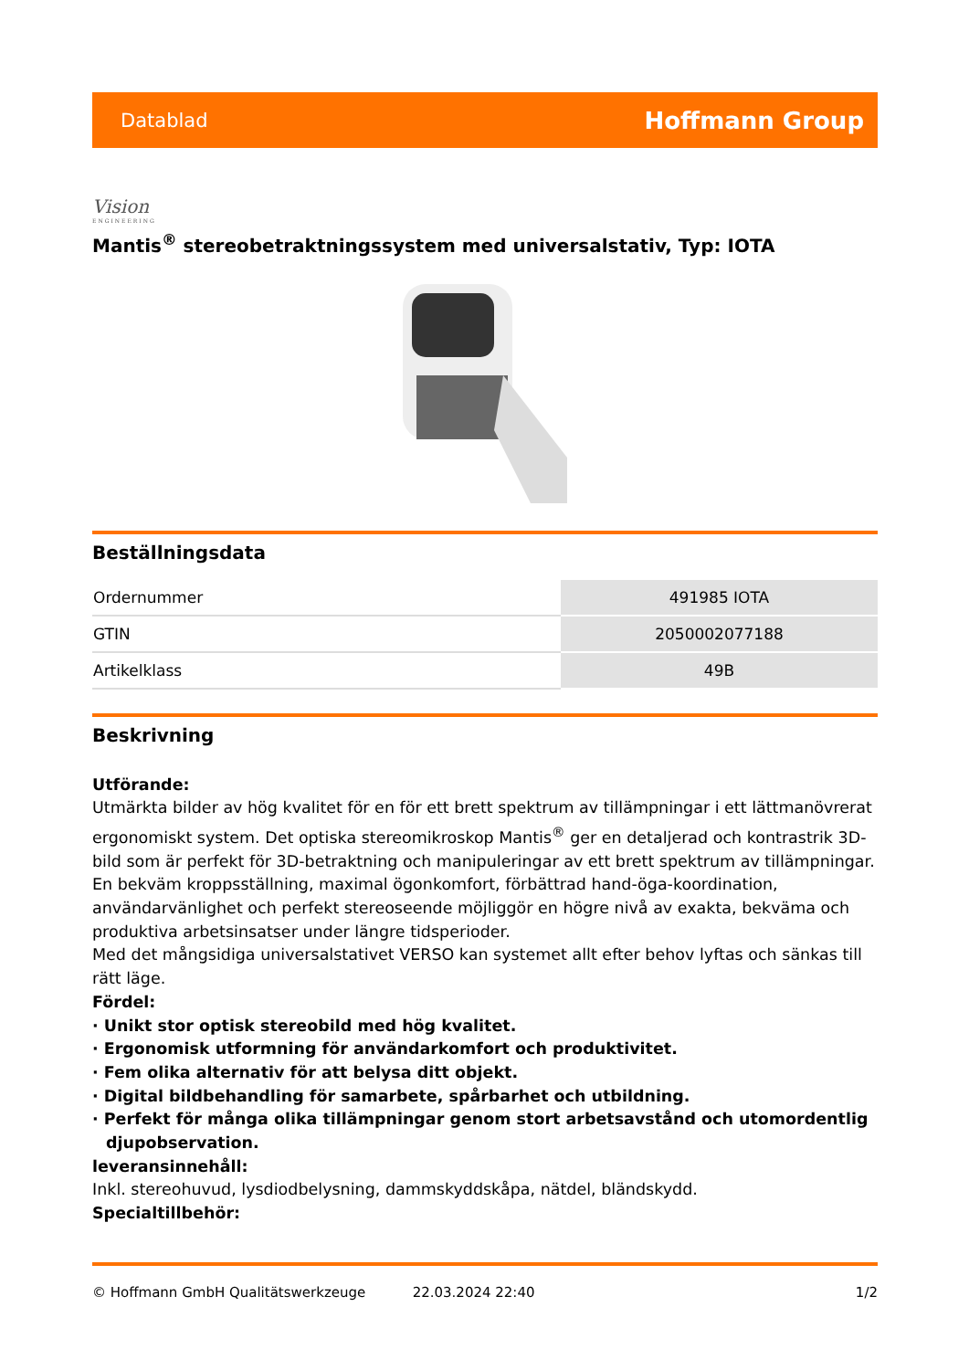Datablad Hoffmann Group
Vision
ENGINEERING
Mantis<sup>®</sup> stereobetraktningssystem med universalstativ, Typ: IOTA
Beställningsdata
| Ordernummer | 491985 IOTA |
| GTIN | 2050002077188 |
| Artikelklass | 49B |
Beskrivning
Utförande:
Utmärkta bilder av hög kvalitet för en för ett brett spektrum av tillämpningar i ett lättmanövrerat ergonomiskt system. Det optiska stereomikroskop Mantis<sup>®</sup> ger en detaljerad och kontrastrik 3D-bild som är perfekt för 3D-betraktning och manipuleringar av ett brett spektrum av tillämpningar. En bekväm kroppsställning, maximal ögonkomfort, förbättrad hand-öga-koordination, användarvänlighet och perfekt stereoseende möjliggör en högre nivå av exakta, bekväma och produktiva arbetsinsatser under längre tidsperioder.
Med det mångsidiga universalstativet VERSO kan systemet allt efter behov lyftas och sänkas till rätt läge.
Fördel:
· Unikt stor optisk stereobild med hög kvalitet.
· Ergonomisk utformning för användarkomfort och produktivitet.
· Fem olika alternativ för att belysa ditt objekt.
· Digital bildbehandling för samarbete, spårbarhet och utbildning.
· Perfekt för många olika tillämpningar genom stort arbetsavstånd och utomordentlig djupobservation.
leveransinnehåll:
Inkl. stereohuvud, lysdiodbelysning, dammskyddskåpa, nätdel, bländskydd.
Specialtillbehör:
© Hoffmann GmbH Qualitätswerkzeuge 22.03.2024 22:40 1/2